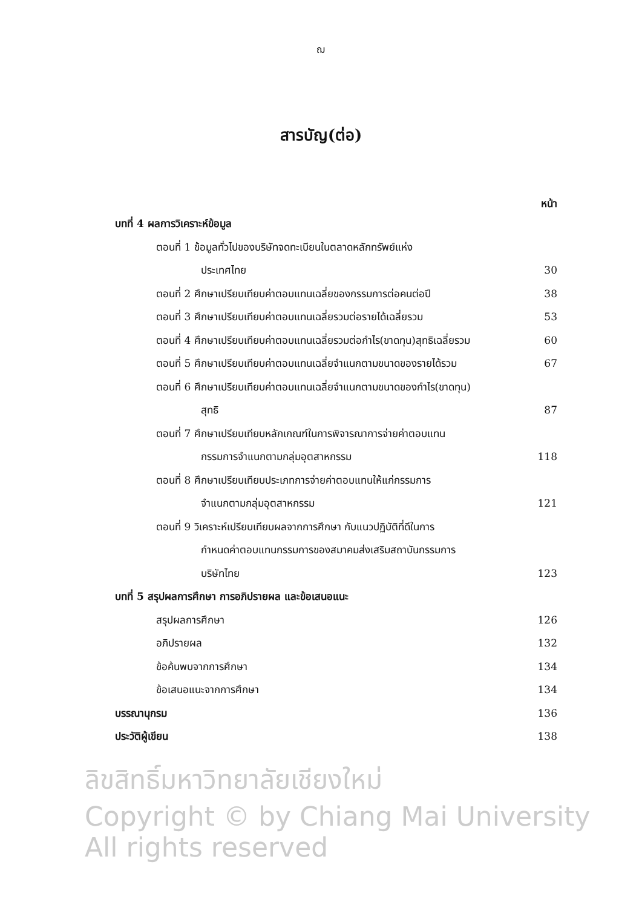ฌ
สารบัญ(ต่อ)
หน้า
บทที่ 4 ผลการวิเคราะห์ข้อมูล
ตอนที่ 1 ข้อมูลทั่วไปของบริษัทจดทะเบียนในตลาดหลักทรัพย์แห่ง
ประเทศไทย 30
ตอนที่ 2 ศึกษาเปรียบเทียบค่าตอบแทนเฉลี่ยของกรรมการต่อคนต่อปี 38
ตอนที่ 3 ศึกษาเปรียบเทียบค่าตอบแทนเฉลี่ยรวมต่อรายได้เฉลี่ยรวม 53
ตอนที่ 4 ศึกษาเปรียบเทียบค่าตอบแทนเฉลี่ยรวมต่อกำไร(ขาดทุน)สุทธิเฉลี่ยรวม 60
ตอนที่ 5 ศึกษาเปรียบเทียบค่าตอบแทนเฉลี่ยจำแนกตามขนาดของรายได้รวม 67
ตอนที่ 6 ศึกษาเปรียบเทียบค่าตอบแทนเฉลี่ยจำแนกตามขนาดของกำไร(ขาดทุน)
สุทธิ 87
ตอนที่ 7 ศึกษาเปรียบเทียบหลักเกณฑ์ในการพิจารณาการจ่ายค่าตอบแทน
กรรมการจำแนกตามกลุ่มอุตสาหกรรม 118
ตอนที่ 8 ศึกษาเปรียบเทียบประเภทการจ่ายค่าตอบแทนให้แก่กรรมการ
จำแนกตามกลุ่มอุตสาหกรรม 121
ตอนที่ 9 วิเคราะห์เปรียบเทียบผลจากการศึกษา กับแนวปฏิบัติที่ดีในการ
กำหนดค่าตอบแทนกรรมการของสมาคมส่งเสริมสถาบันกรรมการ
บริษัทไทย 123
บทที่ 5 สรุปผลการศึกษา การอภิปรายผล และข้อเสนอแนะ
สรุปผลการศึกษา 126
อภิปรายผล 132
ข้อค้นพบจากการศึกษา 134
ข้อเสนอแนะจากการศึกษา 134
บรรณานุกรม 136
ประวัติผู้เขียน 138
ลิขสิทธิ์มหาวิทยาลัยเชียงใหม่
Copyright © by Chiang Mai University
All rights reserved